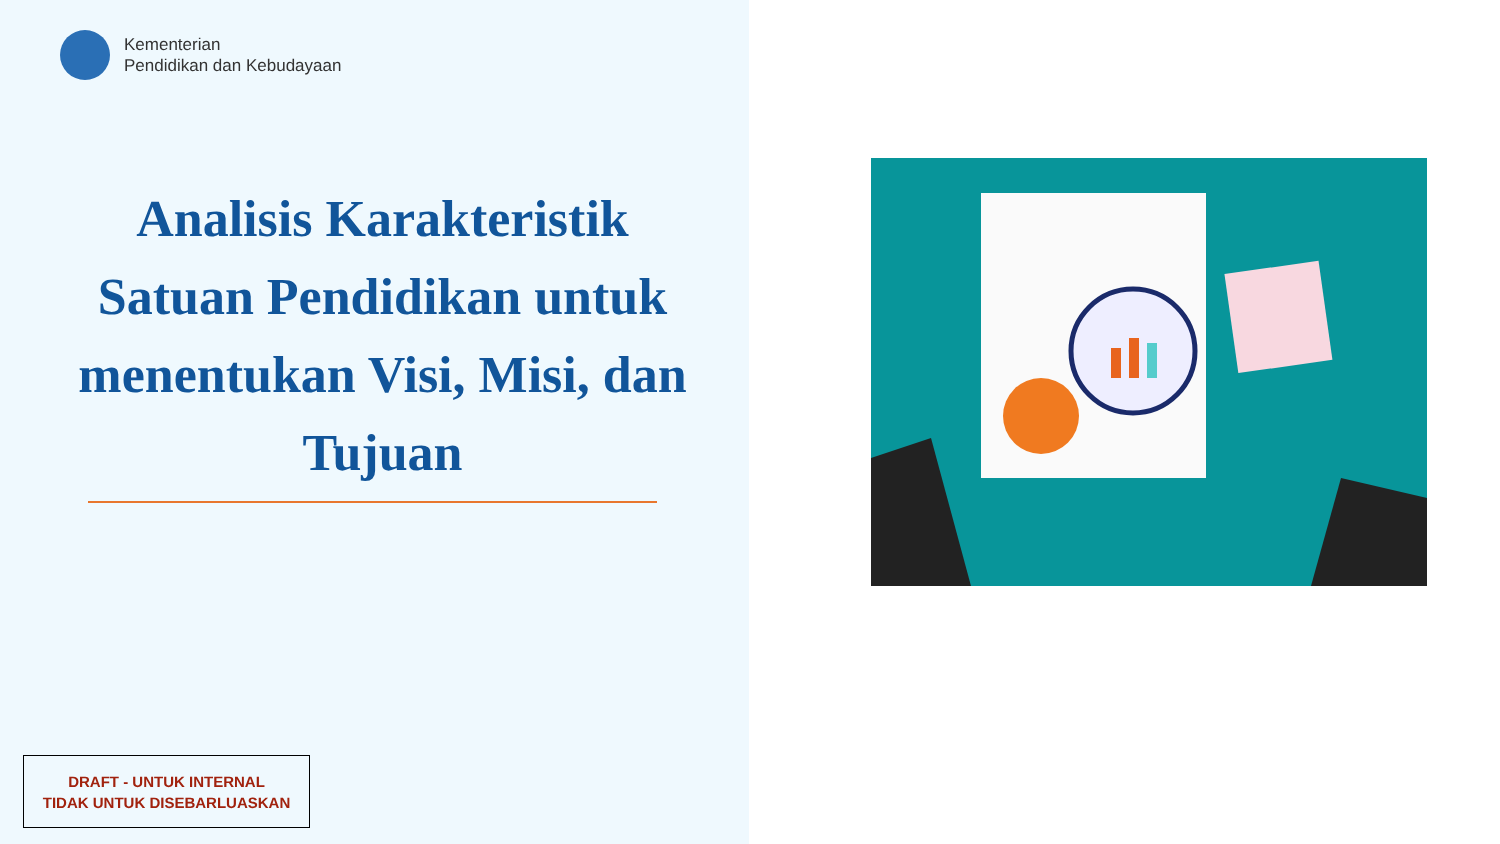Kementerian
Pendidikan dan Kebudayaan
Analisis Karakteristik Satuan Pendidikan untuk menentukan Visi, Misi, dan Tujuan
DRAFT - UNTUK INTERNAL
TIDAK UNTUK DISEBARLUASKAN